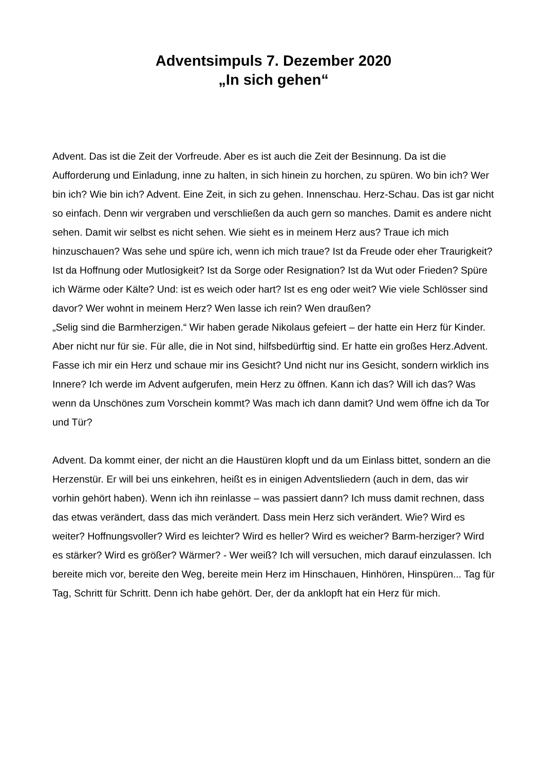Adventsimpuls 7. Dezember 2020
„In sich gehen“
Advent. Das ist die Zeit der Vorfreude. Aber es ist auch die Zeit der Besinnung. Da ist die Aufforderung und Einladung, inne zu halten, in sich hinein zu horchen, zu spüren. Wo bin ich? Wer bin ich? Wie bin ich? Advent. Eine Zeit, in sich zu gehen. Innenschau. Herz-Schau. Das ist gar nicht so einfach. Denn wir vergraben und verschließen da auch gern so manches. Damit es andere nicht sehen. Damit wir selbst es nicht sehen. Wie sieht es in meinem Herz aus? Traue ich mich hinzuschauen? Was sehe und spüre ich, wenn ich mich traue? Ist da Freude oder eher Traurigkeit? Ist da Hoffnung oder Mutlosigkeit? Ist da Sorge oder Resignation? Ist da Wut oder Frieden? Spüre ich Wärme oder Kälte? Und: ist es weich oder hart? Ist es eng oder weit? Wie viele Schlösser sind davor? Wer wohnt in meinem Herz? Wen lasse ich rein? Wen draußen?
„Selig sind die Barmherzigen.“ Wir haben gerade Nikolaus gefeiert – der hatte ein Herz für Kinder. Aber nicht nur für sie. Für alle, die in Not sind, hilfsbedürftig sind. Er hatte ein großes Herz.Advent. Fasse ich mir ein Herz und schaue mir ins Gesicht? Und nicht nur ins Gesicht, sondern wirklich ins Innere? Ich werde im Advent aufgerufen, mein Herz zu öffnen. Kann ich das? Will ich das? Was wenn da Unschönes zum Vorschein kommt? Was mach ich dann damit? Und wem öffne ich da Tor und Tür?
Advent. Da kommt einer, der nicht an die Haustüren klopft und da um Einlass bittet, sondern an die Herzenstür. Er will bei uns einkehren, heißt es in einigen Adventsliedern (auch in dem, das wir vorhin gehört haben). Wenn ich ihn reinlasse – was passiert dann? Ich muss damit rechnen, dass das etwas verändert, dass das mich verändert. Dass mein Herz sich verändert. Wie? Wird es weiter? Hoffnungsvoller? Wird es leichter? Wird es heller? Wird es weicher? Barm-herziger? Wird es stärker? Wird es größer? Wärmer? - Wer weiß? Ich will versuchen, mich darauf einzulassen. Ich bereite mich vor, bereite den Weg, bereite mein Herz im Hinschauen, Hinhören, Hinspüren... Tag für Tag, Schritt für Schritt. Denn ich habe gehört. Der, der da anklopft hat ein Herz für mich.